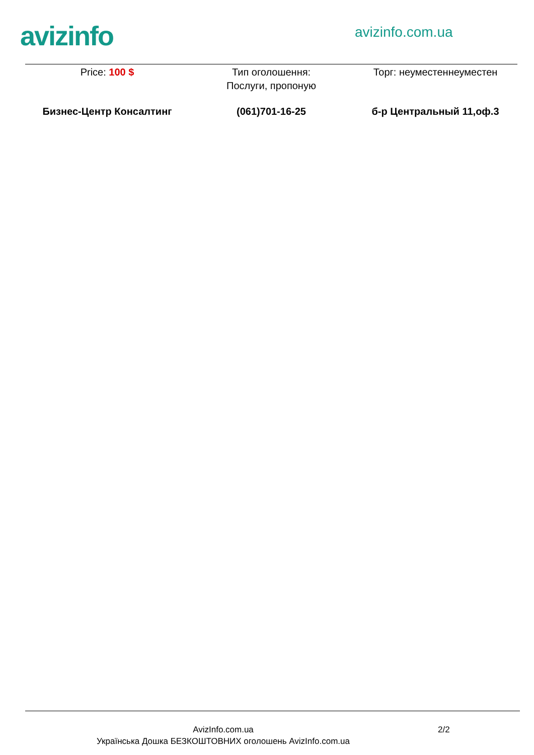avizinfo avizinfo.com.ua
Price: 100 $ Тип оголошення:
Послуги, пропоную
Торг: неуместеннеуместен
Бизнес-Центр Консалтинг (061)701-16-25 б-р Центральный 11,оф.3
AvizInfo.com.ua
Українська Дошка БЕЗКОШТОВНИХ оголошень AvizInfo.com.ua
2/2